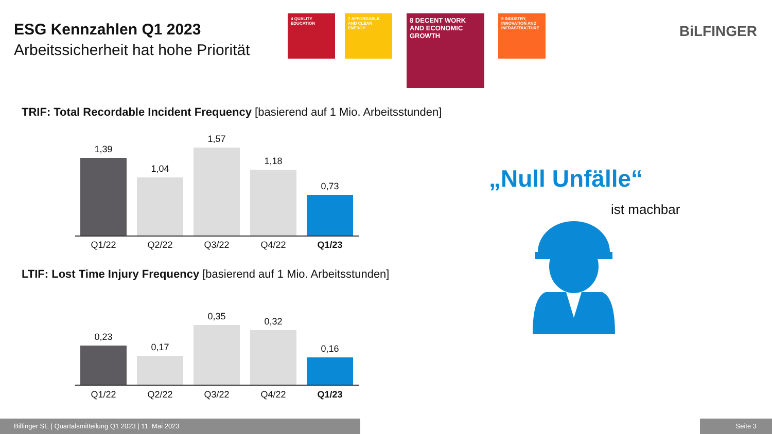ESG Kennzahlen Q1 2023
Arbeitssicherheit hat hohe Priorität
4 QUALITY EDUCATION
7 AFFORDABLE AND CLEAN ENERGY
8 DECENT WORK AND ECONOMIC GROWTH
9 INDUSTRY, INNOVATION AND INFRASTRUCTURE
BiLFINGER
TRIF: Total Recordable Incident Frequency [basierend auf 1 Mio. Arbeitsstunden]
1,39
1,04
1,57
1,18
0,73
Q1/22 Q2/22 Q3/22 Q4/22 Q1/23
LTIF: Lost Time Injury Frequency [basierend auf 1 Mio. Arbeitsstunden]
0,23
0,17
0,35
0,32
0,16
Q1/22 Q2/22 Q3/22 Q4/22 Q1/23
„Null Unfälle“
ist machbar
Bilfinger SE | Quartalsmitteilung Q1 2023 | 11. Mai 2023 Seite 3